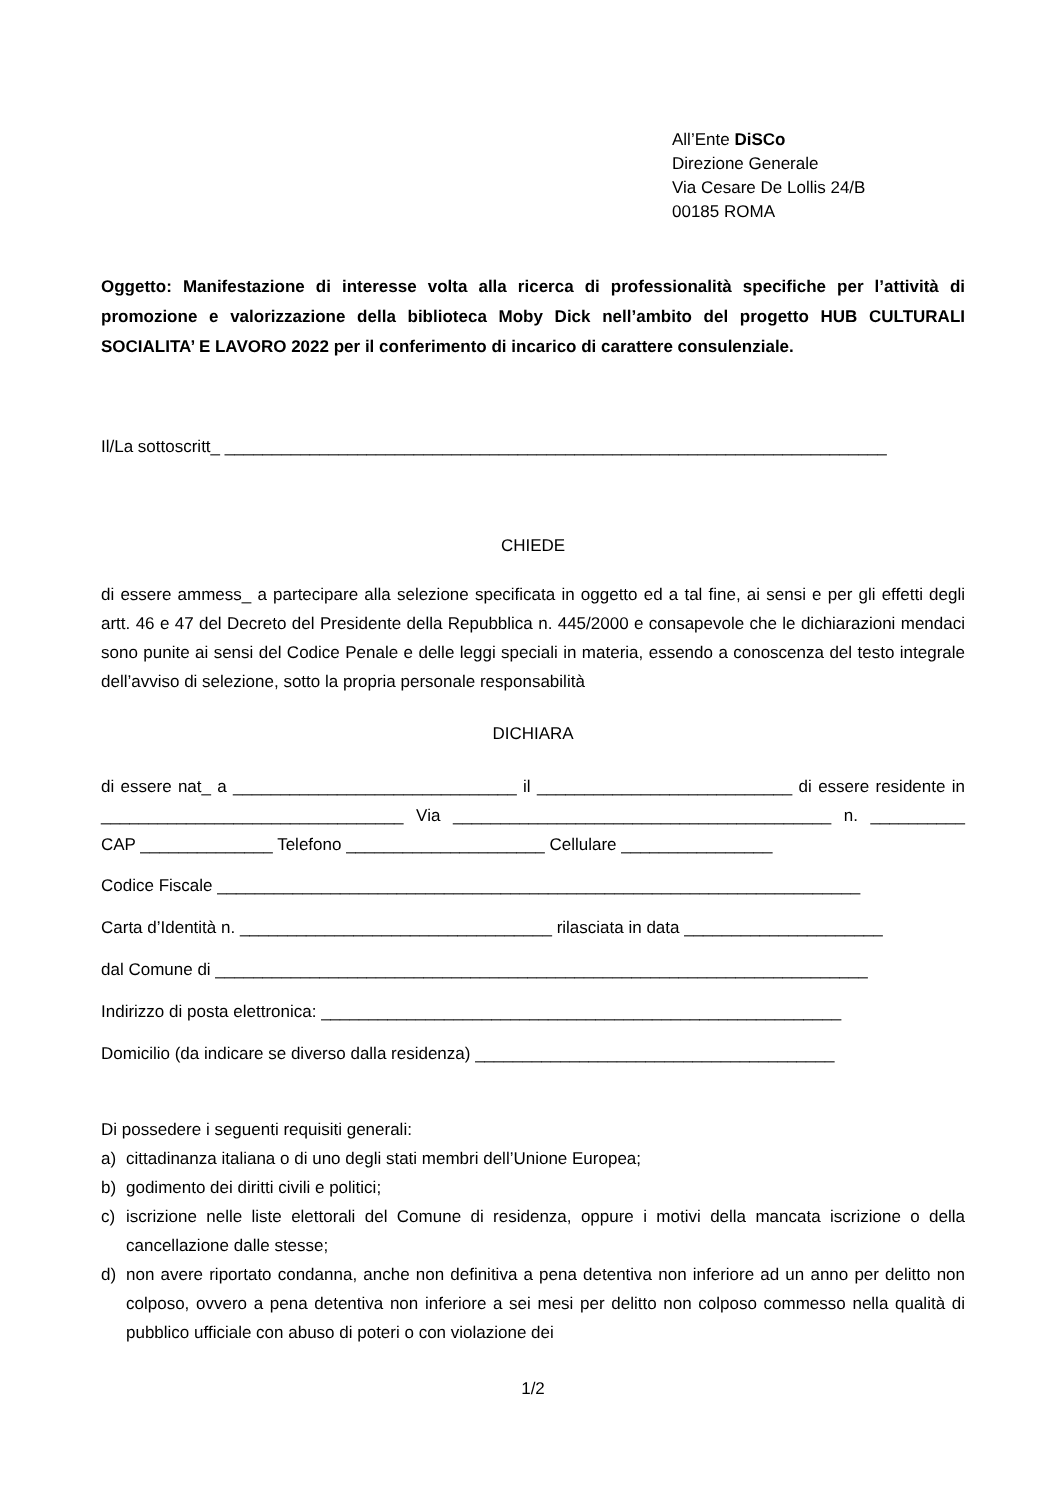All’Ente DiSCo
Direzione Generale
Via Cesare De Lollis 24/B
00185 ROMA
Oggetto: Manifestazione di interesse volta alla ricerca di professionalità specifiche per l’attività di promozione e valorizzazione della biblioteca Moby Dick nell’ambito del progetto HUB CULTURALI SOCIALITA’ E LAVORO 2022 per il conferimento di incarico di carattere consulenziale.
Il/La sottoscritt_ ______________________________________________________________________
CHIEDE
di essere ammess_ a partecipare alla selezione specificata in oggetto ed a tal fine, ai sensi e per gli effetti degli artt. 46 e 47 del Decreto del Presidente della Repubblica n. 445/2000 e consapevole che le dichiarazioni mendaci sono punite ai sensi del Codice Penale e delle leggi speciali in materia, essendo a conoscenza del testo integrale dell’avviso di selezione, sotto la propria personale responsabilità
DICHIARA
di essere nat_ a ______________________________ il ___________________________ di essere residente in ________________________________ Via ________________________________________ n. __________ CAP ______________ Telefono _____________________ Cellulare ________________
Codice Fiscale ____________________________________________________________________
Carta d’Identità n. _________________________________ rilasciata in data _____________________
dal Comune di _____________________________________________________________________
Indirizzo di posta elettronica: _______________________________________________________
Domicilio (da indicare se diverso dalla residenza) ______________________________________
Di possedere i seguenti requisiti generali:
a) cittadinanza italiana o di uno degli stati membri dell’Unione Europea;
b) godimento dei diritti civili e politici;
c) iscrizione nelle liste elettorali del Comune di residenza, oppure i motivi della mancata iscrizione o della cancellazione dalle stesse;
d) non avere riportato condanna, anche non definitiva a pena detentiva non inferiore ad un anno per delitto non colposo, ovvero a pena detentiva non inferiore a sei mesi per delitto non colposo commesso nella qualità di pubblico ufficiale con abuso di poteri o con violazione dei
1/2